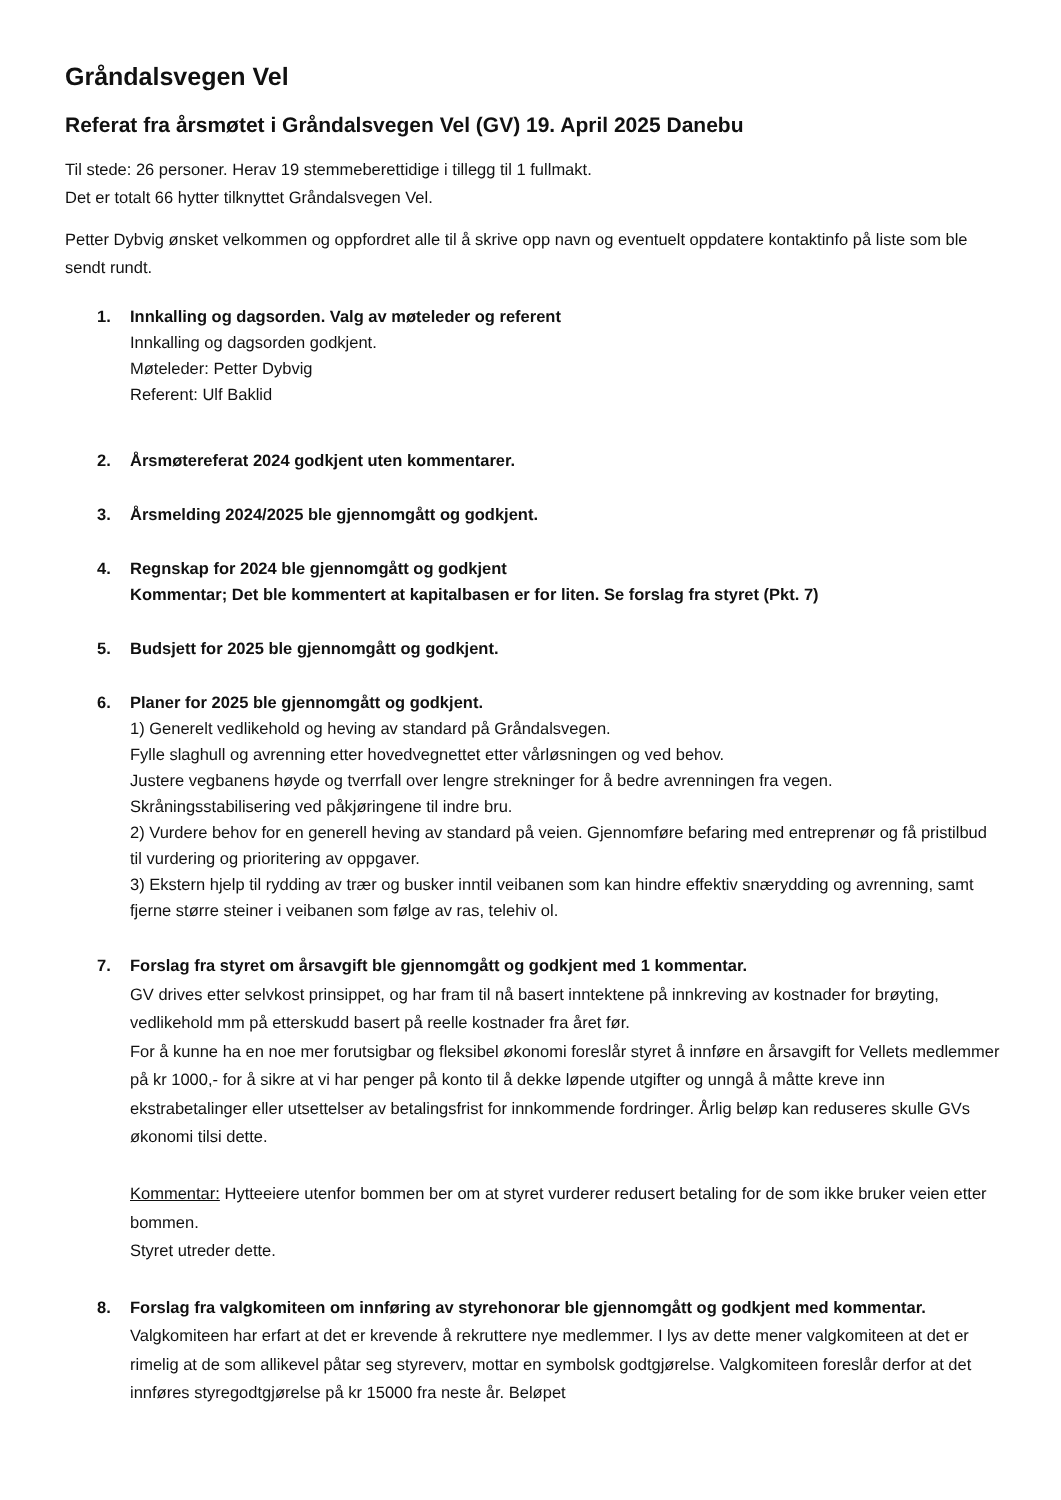Gråndalsvegen Vel
Referat fra årsmøtet i Gråndalsvegen Vel (GV) 19. April 2025 Danebu
Til stede: 26 personer. Herav 19 stemmeberettidige i tillegg til 1 fullmakt.
Det er totalt 66 hytter tilknyttet Gråndalsvegen Vel.
Petter Dybvig ønsket velkommen og oppfordret alle til å skrive opp navn og eventuelt oppdatere kontaktinfo på liste som ble sendt rundt.
1. Innkalling og dagsorden. Valg av møteleder og referent
Innkalling og dagsorden godkjent.
Møteleder: Petter Dybvig
Referent: Ulf Baklid
2. Årsmøtereferat 2024 godkjent uten kommentarer.
3. Årsmelding 2024/2025 ble gjennomgått og godkjent.
4. Regnskap for 2024 ble gjennomgått og godkjent
Kommentar; Det ble kommentert at kapitalbasen er for liten. Se forslag fra styret (Pkt. 7)
5. Budsjett for 2025 ble gjennomgått og godkjent.
6. Planer for 2025 ble gjennomgått og godkjent.
1) Generelt vedlikehold og heving av standard på Gråndalsvegen.
Fylle slaghull og avrenning etter hovedvegnettet etter vårløsningen og ved behov.
Justere vegbanens høyde og tverrfall over lengre strekninger for å bedre avrenningen fra vegen.
Skråningsstabilisering ved påkjøringene til indre bru.
2) Vurdere behov for en generell heving av standard på veien. Gjennomføre befaring med entreprenør og få pristilbud til vurdering og prioritering av oppgaver.
3) Ekstern hjelp til rydding av trær og busker inntil veibanen som kan hindre effektiv snærydding og avrenning, samt fjerne større steiner i veibanen som følge av ras, telehiv ol.
7. Forslag fra styret om årsavgift ble gjennomgått og godkjent med 1 kommentar.
GV drives etter selvkost prinsippet, og har fram til nå basert inntektene på innkreving av kostnader for brøyting, vedlikehold mm på etterskudd basert på reelle kostnader fra året før.
For å kunne ha en noe mer forutsigbar og fleksibel økonomi foreslår styret å innføre en årsavgift for Vellets medlemmer på kr 1000,- for å sikre at vi har penger på konto til å dekke løpende utgifter og unngå å måtte kreve inn ekstrabetalinger eller utsettelser av betalingsfrist for innkommende fordringer. Årlig beløp kan reduseres skulle GVs økonomi tilsi dette.
Kommentar: Hytteeiere utenfor bommen ber om at styret vurderer redusert betaling for de som ikke bruker veien etter bommen.
Styret utreder dette.
8. Forslag fra valgkomiteen om innføring av styrehonorar ble gjennomgått og godkjent med kommentar.
Valgkomiteen har erfart at det er krevende å rekruttere nye medlemmer. I lys av dette mener valgkomiteen at det er rimelig at de som allikevel påtar seg styreverv, mottar en symbolsk godtgjørelse. Valgkomiteen foreslår derfor at det innføres styregodtgjørelse på kr 15000 fra neste år. Beløpet